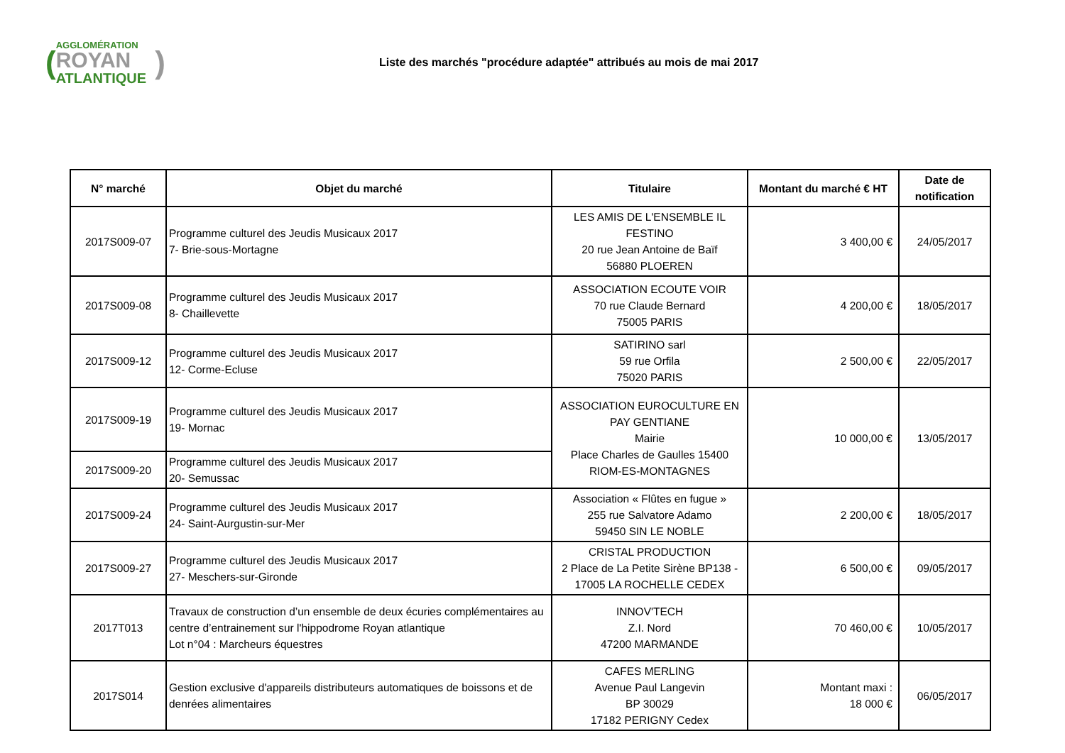(
AGGLOMÉRATION
ROYAN
ATLANTIQUE
)
Liste des marchés "procédure adaptée" attribués au mois de mai 2017
| N° marché | Objet du marché | Titulaire | Montant du marché € HT | Date de notification |
| --- | --- | --- | --- | --- |
| 2017S009-07 | Programme culturel des Jeudis Musicaux 2017 7- Brie-sous-Mortagne | LES AMIS DE L'ENSEMBLE IL FESTINO 20 rue Jean Antoine de Baïf 56880 PLOEREN | 3 400,00 € | 24/05/2017 |
| 2017S009-08 | Programme culturel des Jeudis Musicaux 2017 8- Chaillevette | ASSOCIATION ECOUTE VOIR 70 rue Claude Bernard 75005 PARIS | 4 200,00 € | 18/05/2017 |
| 2017S009-12 | Programme culturel des Jeudis Musicaux 2017 12- Corme-Ecluse | SATIRINO sarl 59 rue Orfila 75020 PARIS | 2 500,00 € | 22/05/2017 |
| 2017S009-19 | Programme culturel des Jeudis Musicaux 2017 19- Mornac | ASSOCIATION EUROCULTURE EN PAY GENTIANE Mairie Place Charles de Gaulles 15400 RIOM-ES-MONTAGNES | 10 000,00 € | 13/05/2017 |
| 2017S009-20 | Programme culturel des Jeudis Musicaux 2017 20- Semussac | | | |
| 2017S009-24 | Programme culturel des Jeudis Musicaux 2017 24- Saint-Aurgustin-sur-Mer | Association « Flûtes en fugue » 255 rue Salvatore Adamo 59450 SIN LE NOBLE | 2 200,00 € | 18/05/2017 |
| 2017S009-27 | Programme culturel des Jeudis Musicaux 2017 27- Meschers-sur-Gironde | CRISTAL PRODUCTION 2 Place de La Petite Sirène BP138 - 17005 LA ROCHELLE CEDEX | 6 500,00 € | 09/05/2017 |
| 2017T013 | Travaux de construction d’un ensemble de deux écuries complémentaires au centre d’entrainement sur l'hippodrome Royan atlantique Lot n°04 : Marcheurs équestres | INNOV'TECH Z.I. Nord 47200 MARMANDE | 70 460,00 € | 10/05/2017 |
| 2017S014 | Gestion exclusive d'appareils distributeurs automatiques de boissons et de denrées alimentaires | CAFES MERLING Avenue Paul Langevin BP 30029 17182 PERIGNY Cedex | Montant maxi : 18 000 € | 06/05/2017 |